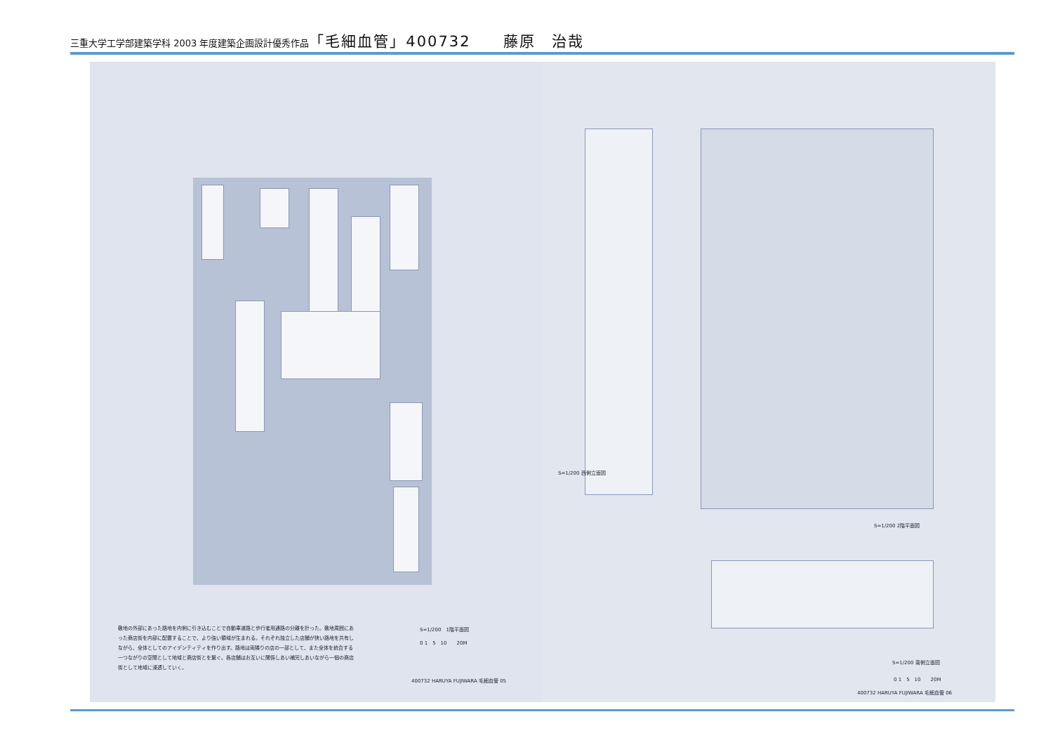三重大学工学部建築学科 2003 年度建築企画設計優秀作品「毛細血管」400732　　藤原　治哉
敷地の外部にあった路地を内側に引き込むことで自動車道路と歩行者用通路の分離を計った。敷地周囲にあった商店街を内部に配置することで、より強い領域が生まれる。それぞれ独立した店舗が狭い路地を共有しながら、全体としてのアイデンティティを作り出す。路地は両隣りの店の一部として、また全体を統合する一つながりの空間として地域と商店街とを繋ぐ。各店舗はお互いに関係しあい補完しあいながら一個の商店街として地域に浸透していく。
S=1/200　1階平面図
0 1　5　10　　20M
400732 HARUYA FUJIWARA 毛細血管 05
S=1/200 西側立面図
S=1/200 2階平面図
S=1/200 南側立面図
0 1　5　10　　20M
400732 HARUYA FUJIWARA 毛細血管 06